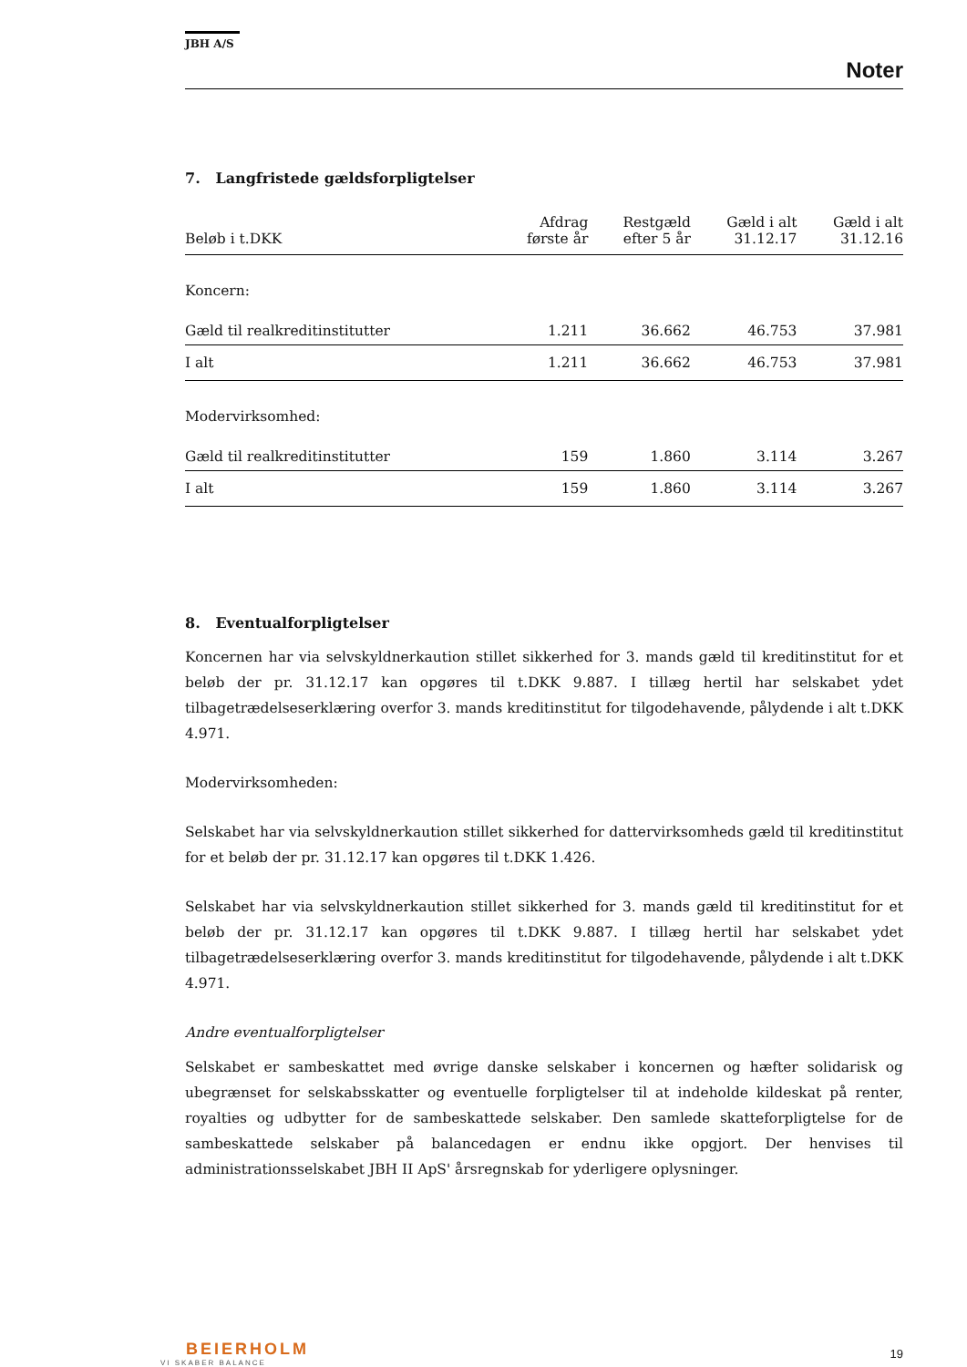JBH A/S
Noter
7. Langfristede gældsforpligtelser
| Beløb i t.DKK | Afdrag første år | Restgæld efter 5 år | Gæld i alt 31.12.17 | Gæld i alt 31.12.16 |
| --- | --- | --- | --- | --- |
| Koncern: | | | | |
| Gæld til realkreditinstitutter | 1.211 | 36.662 | 46.753 | 37.981 |
| I alt | 1.211 | 36.662 | 46.753 | 37.981 |
| Modervirksomhed: | | | | |
| Gæld til realkreditinstitutter | 159 | 1.860 | 3.114 | 3.267 |
| I alt | 159 | 1.860 | 3.114 | 3.267 |
8. Eventualforpligtelser
Koncernen har via selvskyldnerkaution stillet sikkerhed for 3. mands gæld til kreditinstitut for et beløb der pr. 31.12.17 kan opgøres til t.DKK 9.887. I tillæg hertil har selskabet ydet tilbagetrædelseserklæring overfor 3. mands kreditinstitut for tilgodehavende, pålydende i alt t.DKK 4.971.
Modervirksomheden:
Selskabet har via selvskyldnerkaution stillet sikkerhed for dattervirksomheds gæld til kreditinstitut for et beløb der pr. 31.12.17 kan opgøres til t.DKK 1.426.
Selskabet har via selvskyldnerkaution stillet sikkerhed for 3. mands gæld til kreditinstitut for et beløb der pr. 31.12.17 kan opgøres til t.DKK 9.887. I tillæg hertil har selskabet ydet tilbagetrædelseserklæring overfor 3. mands kreditinstitut for tilgodehavende, pålydende i alt t.DKK 4.971.
Andre eventualforpligtelser
Selskabet er sambeskattet med øvrige danske selskaber i koncernen og hæfter solidarisk og ubegrænset for selskabsskatter og eventuelle forpligtelser til at indeholde kildeskat på renter, royalties og udbytter for de sambeskattede selskaber. Den samlede skatteforpligtelse for de sambeskattede selskaber på balancedagen er endnu ikke opgjort. Der henvises til administrationsselskabet JBH II ApS' årsregnskab for yderligere oplysninger.
BEIERHOLM
VI SKABER BALANCE
19